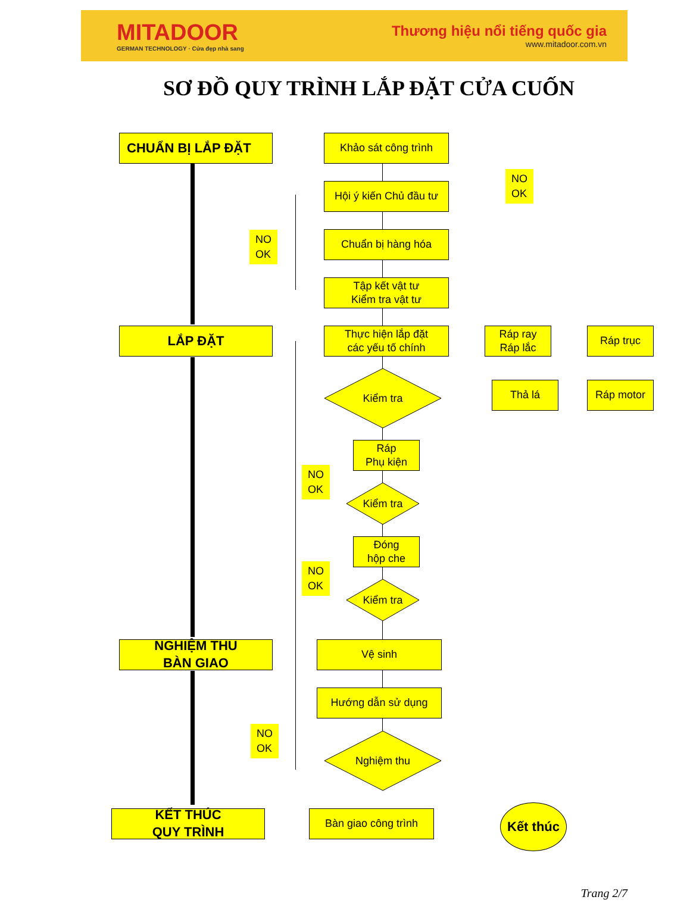MITADOOR
GERMAN TECHNOLOGY · Cửa đẹp nhà sang
Thương hiệu nổi tiếng quốc gia
www.mitadoor.com.vn
SƠ ĐỒ QUY TRÌNH LẮP ĐẶT CỬA CUỐN
CHUẨN BỊ LẮP ĐẶT Khảo sát công trình
Hội ý kiến Chủ đầu tư
NO
OK
NO
OK
Chuẩn bị hàng hóa
Tập kết vật tư
Kiểm tra vật tư
LẮP ĐẶT
Thực hiện lắp đặt
các yếu tố chính
Ráp ray
Ráp lắc
Ráp trục
Kiểm tra
Thả lá Ráp motor
Ráp
Phụ kiện
NO
OK
Kiểm tra
Đóng
hộp che
NO
OK
Kiểm tra
NGHIỆM THU
BÀN GIAO
Vệ sinh
Hướng dẫn sử dụng
NO
OK
Nghiệm thu
KẾT THÚC
QUY TRÌNH
Bàn giao công trình Kết thúc
Trang 2/7